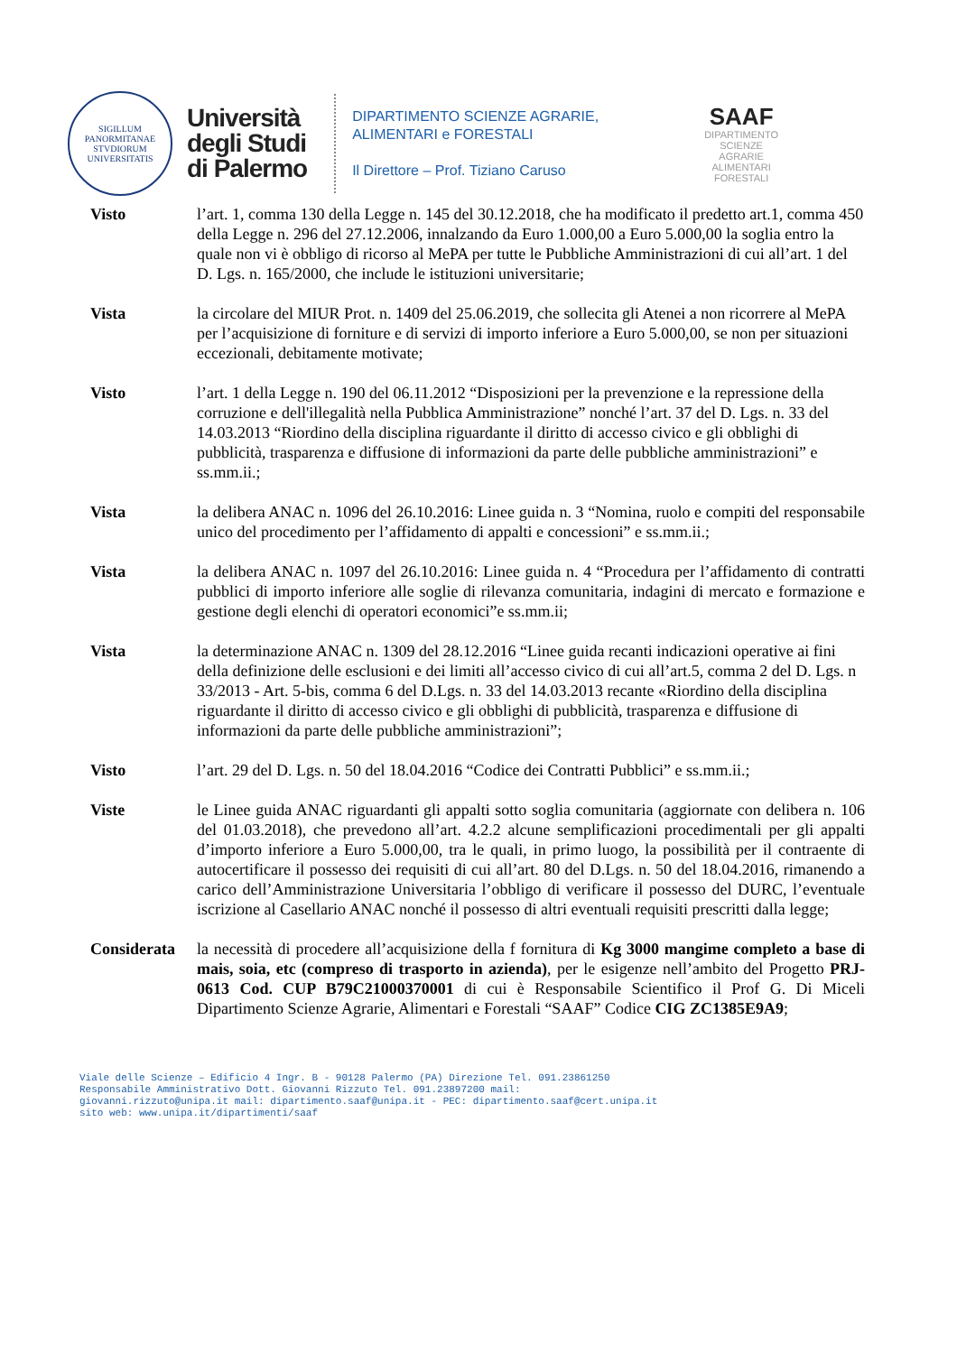SIGILLUM PANORMITANAE STVDIORUM UNIVERSITATIS
Università
degli Studi
di Palermo
DIPARTIMENTO SCIENZE AGRARIE,
ALIMENTARI e FORESTALI
Il Direttore – Prof. Tiziano Caruso
SAAF
DIPARTIMENTO
SCIENZE
AGRARIE
ALIMENTARI
FORESTALI
Visto l’art. 1, comma 130 della Legge n. 145 del 30.12.2018, che ha modificato il predetto art.1, comma 450 della Legge n. 296 del 27.12.2006, innalzando da Euro 1.000,00 a Euro 5.000,00 la soglia entro la quale non vi è obbligo di ricorso al MePA per tutte le Pubbliche Amministrazioni di cui all’art. 1 del D. Lgs. n. 165/2000, che include le istituzioni universitarie;
Vista la circolare del MIUR Prot. n. 1409 del 25.06.2019, che sollecita gli Atenei a non ricorrere al MePA per l’acquisizione di forniture e di servizi di importo inferiore a Euro 5.000,00, se non per situazioni eccezionali, debitamente motivate;
Visto l’art. 1 della Legge n. 190 del 06.11.2012 “Disposizioni per la prevenzione e la repressione della corruzione e dell'illegalità nella Pubblica Amministrazione” nonché l’art. 37 del D. Lgs. n. 33 del 14.03.2013 “Riordino della disciplina riguardante il diritto di accesso civico e gli obblighi di pubblicità, trasparenza e diffusione di informazioni da parte delle pubbliche amministrazioni” e ss.mm.ii.;
Vista la delibera ANAC n. 1096 del 26.10.2016: Linee guida n. 3 “Nomina, ruolo e compiti del responsabile unico del procedimento per l’affidamento di appalti e concessioni” e ss.mm.ii.;
Vista la delibera ANAC n. 1097 del 26.10.2016: Linee guida n. 4 “Procedura per l’affidamento di contratti pubblici di importo inferiore alle soglie di rilevanza comunitaria, indagini di mercato e formazione e gestione degli elenchi di operatori economici”e ss.mm.ii;
Vista la determinazione ANAC n. 1309 del 28.12.2016 “Linee guida recanti indicazioni operative ai fini della definizione delle esclusioni e dei limiti all’accesso civico di cui all’art.5, comma 2 del D. Lgs. n 33/2013 - Art. 5-bis, comma 6 del D.Lgs. n. 33 del 14.03.2013 recante «Riordino della disciplina riguardante il diritto di accesso civico e gli obblighi di pubblicità, trasparenza e diffusione di informazioni da parte delle pubbliche amministrazioni”;
Visto l’art. 29 del D. Lgs. n. 50 del 18.04.2016 “Codice dei Contratti Pubblici” e ss.mm.ii.;
Viste le Linee guida ANAC riguardanti gli appalti sotto soglia comunitaria (aggiornate con delibera n. 106 del 01.03.2018), che prevedono all’art. 4.2.2 alcune semplificazioni procedimentali per gli appalti d’importo inferiore a Euro 5.000,00, tra le quali, in primo luogo, la possibilità per il contraente di autocertificare il possesso dei requisiti di cui all’art. 80 del D.Lgs. n. 50 del 18.04.2016, rimanendo a carico dell’Amministrazione Universitaria l’obbligo di verificare il possesso del DURC, l’eventuale iscrizione al Casellario ANAC nonché il possesso di altri eventuali requisiti prescritti dalla legge;
Considerata
la necessità di procedere all’acquisizione della f fornitura di Kg 3000 mangime completo a base di mais, soia, etc (compreso di trasporto in azienda), per le esigenze nell’ambito del Progetto PRJ-0613 Cod. CUP B79C21000370001 di cui è Responsabile Scientifico il Prof G. Di Miceli Dipartimento Scienze Agrarie, Alimentari e Forestali “SAAF” Codice CIG ZC1385E9A9;
Viale delle Scienze – Edificio 4 Ingr. B - 90128 Palermo (PA) Direzione Tel. 091.23861250
Responsabile Amministrativo Dott. Giovanni Rizzuto Tel. 091.23897200 mail:
giovanni.rizzuto@unipa.it mail: dipartimento.saaf@unipa.it - PEC: dipartimento.saaf@cert.unipa.it
sito web: www.unipa.it/dipartimenti/saaf